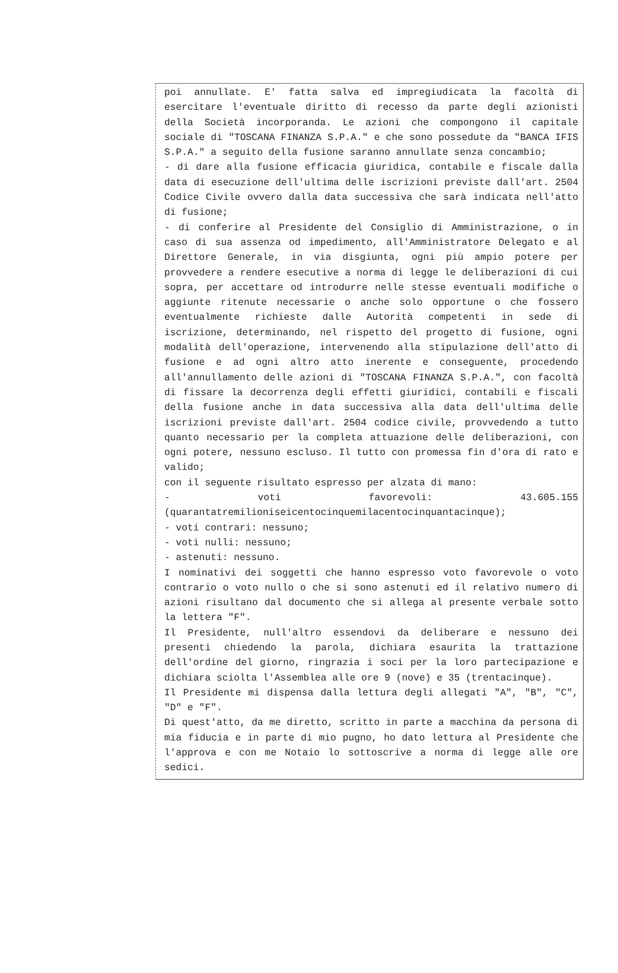poi annullate. E' fatta salva ed impregiudicata la facoltà di esercitare l'eventuale diritto di recesso da parte degli azionisti della Società incorporanda. Le azioni che compongono il capitale sociale di "TOSCANA FINANZA S.P.A." e che sono possedute da "BANCA IFIS S.P.A." a seguito della fusione saranno annullate senza concambio;
- di dare alla fusione efficacia giuridica, contabile e fiscale dalla data di esecuzione dell'ultima delle iscrizioni previste dall'art. 2504 Codice Civile ovvero dalla data successiva che sarà indicata nell'atto di fusione;
- di conferire al Presidente del Consiglio di Amministrazione, o in caso di sua assenza od impedimento, all'Amministratore Delegato e al Direttore Generale, in via disgiunta, ogni più ampio potere per provvedere a rendere esecutive a norma di legge le deliberazioni di cui sopra, per accettare od introdurre nelle stesse eventuali modifiche o aggiunte ritenute necessarie o anche solo opportune o che fossero eventualmente richieste dalle Autorità competenti in sede di iscrizione, determinando, nel rispetto del progetto di fusione, ogni modalità dell'operazione, intervenendo alla stipulazione dell'atto di fusione e ad ogni altro atto inerente e conseguente, procedendo all'annullamento delle azioni di "TOSCANA FINANZA S.P.A.", con facoltà di fissare la decorrenza degli effetti giuridici, contabili e fiscali della fusione anche in data successiva alla data dell'ultima delle iscrizioni previste dall'art. 2504 codice civile, provvedendo a tutto quanto necessario per la completa attuazione delle deliberazioni, con ogni potere, nessuno escluso. Il tutto con promessa fin d'ora di rato e valido;
con il seguente risultato espresso per alzata di mano:
- voti favorevoli: 43.605.155 (quarantatremilioniseicentocinquemilacentocinquantacinque);
- voti contrari: nessuno;
- voti nulli: nessuno;
- astenuti: nessuno.
I nominativi dei soggetti che hanno espresso voto favorevole o voto contrario o voto nullo o che si sono astenuti ed il relativo numero di azioni risultano dal documento che si allega al presente verbale sotto la lettera "F".
Il Presidente, null'altro essendovi da deliberare e nessuno dei presenti chiedendo la parola, dichiara esaurita la trattazione dell'ordine del giorno, ringrazia i soci per la loro partecipazione e dichiara sciolta l'Assemblea alle ore 9 (nove) e 35 (trentacinque).
Il Presidente mi dispensa dalla lettura degli allegati "A", "B", "C", "D" e "F".
Di quest'atto, da me diretto, scritto in parte a macchina da persona di mia fiducia e in parte di mio pugno, ho dato lettura al Presidente che l'approva e con me Notaio lo sottoscrive a norma di legge alle ore sedici.